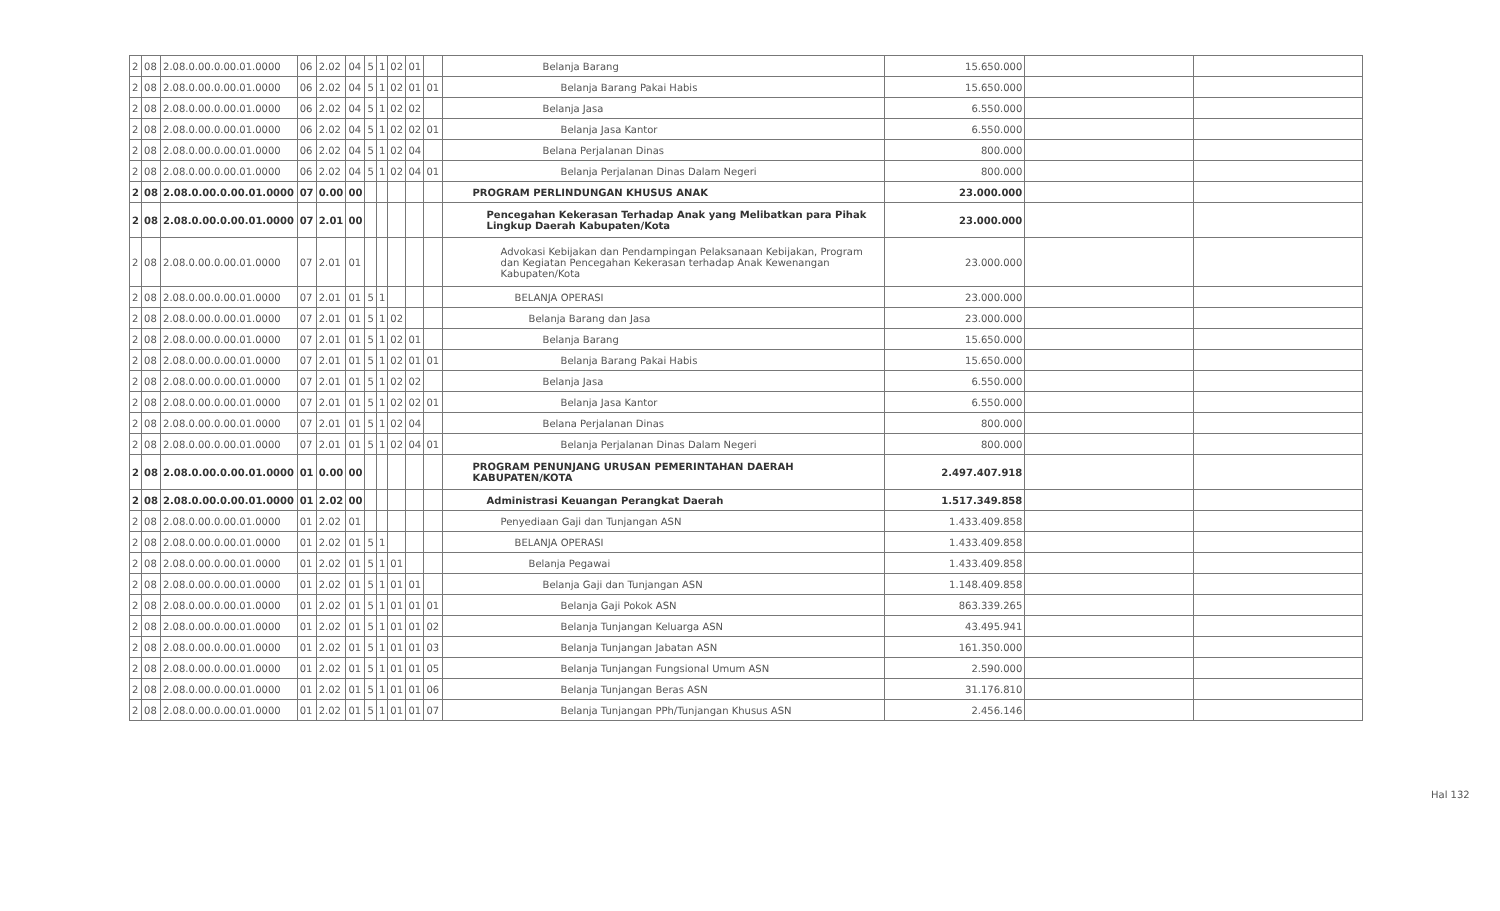| 2 | 08 | 2.08.0.00.0.00.01.0000 | 06 | 2.02 | 04 | 5 | 1 | 02 | 01 | | Belanja Barang | 15.650.000 | | |
| 2 | 08 | 2.08.0.00.0.00.01.0000 | 06 | 2.02 | 04 | 5 | 1 | 02 | 01 | 01 | Belanja Barang Pakai Habis | 15.650.000 | | |
| 2 | 08 | 2.08.0.00.0.00.01.0000 | 06 | 2.02 | 04 | 5 | 1 | 02 | 02 | | Belanja Jasa | 6.550.000 | | |
| 2 | 08 | 2.08.0.00.0.00.01.0000 | 06 | 2.02 | 04 | 5 | 1 | 02 | 02 | 01 | Belanja Jasa Kantor | 6.550.000 | | |
| 2 | 08 | 2.08.0.00.0.00.01.0000 | 06 | 2.02 | 04 | 5 | 1 | 02 | 04 | | Belana Perjalanan Dinas | 800.000 | | |
| 2 | 08 | 2.08.0.00.0.00.01.0000 | 06 | 2.02 | 04 | 5 | 1 | 02 | 04 | 01 | Belanja Perjalanan Dinas Dalam Negeri | 800.000 | | |
| 2 | 08 | 2.08.0.00.0.00.01.0000 | 07 | 0.00 | 00 | | | | | | PROGRAM PERLINDUNGAN KHUSUS ANAK | 23.000.000 | | |
| 2 | 08 | 2.08.0.00.0.00.01.0000 | 07 | 2.01 | 00 | | | | | | Pencegahan Kekerasan Terhadap Anak yang Melibatkan para Pihak Lingkup Daerah Kabupaten/Kota | 23.000.000 | | |
| 2 | 08 | 2.08.0.00.0.00.01.0000 | 07 | 2.01 | 01 | | | | | | Advokasi Kebijakan dan Pendampingan Pelaksanaan Kebijakan, Program dan Kegiatan Pencegahan Kekerasan terhadap Anak Kewenangan Kabupaten/Kota | 23.000.000 | | |
| 2 | 08 | 2.08.0.00.0.00.01.0000 | 07 | 2.01 | 01 | 5 | 1 | | | | BELANJA OPERASI | 23.000.000 | | |
| 2 | 08 | 2.08.0.00.0.00.01.0000 | 07 | 2.01 | 01 | 5 | 1 | 02 | | | Belanja Barang dan Jasa | 23.000.000 | | |
| 2 | 08 | 2.08.0.00.0.00.01.0000 | 07 | 2.01 | 01 | 5 | 1 | 02 | 01 | | Belanja Barang | 15.650.000 | | |
| 2 | 08 | 2.08.0.00.0.00.01.0000 | 07 | 2.01 | 01 | 5 | 1 | 02 | 01 | 01 | Belanja Barang Pakai Habis | 15.650.000 | | |
| 2 | 08 | 2.08.0.00.0.00.01.0000 | 07 | 2.01 | 01 | 5 | 1 | 02 | 02 | | Belanja Jasa | 6.550.000 | | |
| 2 | 08 | 2.08.0.00.0.00.01.0000 | 07 | 2.01 | 01 | 5 | 1 | 02 | 02 | 01 | Belanja Jasa Kantor | 6.550.000 | | |
| 2 | 08 | 2.08.0.00.0.00.01.0000 | 07 | 2.01 | 01 | 5 | 1 | 02 | 04 | | Belana Perjalanan Dinas | 800.000 | | |
| 2 | 08 | 2.08.0.00.0.00.01.0000 | 07 | 2.01 | 01 | 5 | 1 | 02 | 04 | 01 | Belanja Perjalanan Dinas Dalam Negeri | 800.000 | | |
| 2 | 08 | 2.08.0.00.0.00.01.0000 | 01 | 0.00 | 00 | | | | | | PROGRAM PENUNJANG URUSAN PEMERINTAHAN DAERAH KABUPATEN/KOTA | 2.497.407.918 | | |
| 2 | 08 | 2.08.0.00.0.00.01.0000 | 01 | 2.02 | 00 | | | | | | Administrasi Keuangan Perangkat Daerah | 1.517.349.858 | | |
| 2 | 08 | 2.08.0.00.0.00.01.0000 | 01 | 2.02 | 01 | | | | | | Penyediaan Gaji dan Tunjangan ASN | 1.433.409.858 | | |
| 2 | 08 | 2.08.0.00.0.00.01.0000 | 01 | 2.02 | 01 | 5 | 1 | | | | BELANJA OPERASI | 1.433.409.858 | | |
| 2 | 08 | 2.08.0.00.0.00.01.0000 | 01 | 2.02 | 01 | 5 | 1 | 01 | | | Belanja Pegawai | 1.433.409.858 | | |
| 2 | 08 | 2.08.0.00.0.00.01.0000 | 01 | 2.02 | 01 | 5 | 1 | 01 | 01 | | Belanja Gaji dan Tunjangan ASN | 1.148.409.858 | | |
| 2 | 08 | 2.08.0.00.0.00.01.0000 | 01 | 2.02 | 01 | 5 | 1 | 01 | 01 | 01 | Belanja Gaji Pokok ASN | 863.339.265 | | |
| 2 | 08 | 2.08.0.00.0.00.01.0000 | 01 | 2.02 | 01 | 5 | 1 | 01 | 01 | 02 | Belanja Tunjangan Keluarga ASN | 43.495.941 | | |
| 2 | 08 | 2.08.0.00.0.00.01.0000 | 01 | 2.02 | 01 | 5 | 1 | 01 | 01 | 03 | Belanja Tunjangan Jabatan ASN | 161.350.000 | | |
| 2 | 08 | 2.08.0.00.0.00.01.0000 | 01 | 2.02 | 01 | 5 | 1 | 01 | 01 | 05 | Belanja Tunjangan Fungsional Umum ASN | 2.590.000 | | |
| 2 | 08 | 2.08.0.00.0.00.01.0000 | 01 | 2.02 | 01 | 5 | 1 | 01 | 01 | 06 | Belanja Tunjangan Beras ASN | 31.176.810 | | |
| 2 | 08 | 2.08.0.00.0.00.01.0000 | 01 | 2.02 | 01 | 5 | 1 | 01 | 01 | 07 | Belanja Tunjangan PPh/Tunjangan Khusus ASN | 2.456.146 | | |
Hal 132